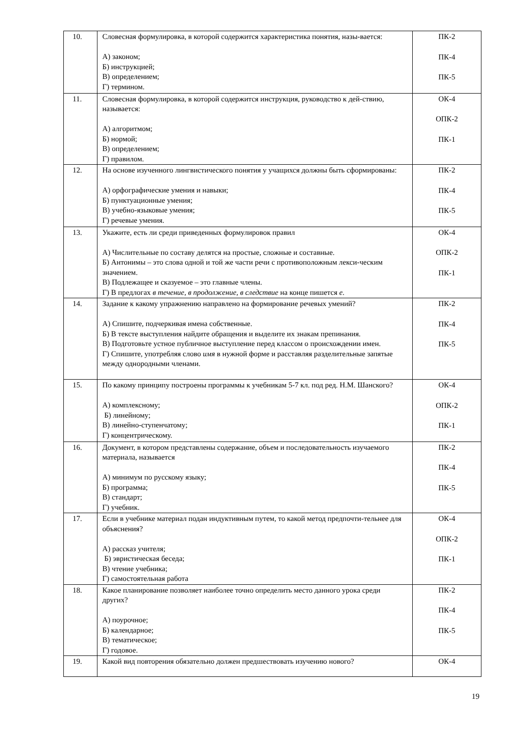| 10. | Словесная формулировка, в которой содержится характеристика понятия, назы-вается: А) законом; Б) инструкцией; В) определением; Г) термином. | ПК-2 ПК-4 ПК-5 |
| 11. | Словесная формулировка, в которой содержится инструкция, руководство к дей-ствию, называется: А) алгоритмом; Б) нормой; В) определением; Г) правилом. | ОК-4 ОПК-2 ПК-1 |
| 12. | На основе изученного лингвистического понятия у учащихся должны быть сформированы: А) орфографические умения и навыки; Б) пунктуационные умения; В) учебно-языковые умения; Г) речевые умения. | ПК-2 ПК-4 ПК-5 |
| 13. | Укажите, есть ли среди приведенных формулировок правил А) Числительные по составу делятся на простые, сложные и составные. Б) Антонимы – это слова одной и той же части речи с противоположным лекси-ческим значением. В) Подлежащее и сказуемое – это главные члены. Г) В предлогах в течение, в продолжение, в следствие на конце пишется е . | ОК-4 ОПК-2 ПК-1 |
| 14. | Задание к какому упражнению направлено на формирование речевых умений? А) Спишите, подчеркивая имена собственные. Б) В тексте выступления найдите обращения и выделите их знакам препинания. В) Подготовьте устное публичное выступление перед классом о происхождении имен. Г) Спишите, употребляя слово имя в нужной форме и расставляя разделительные запятые между однородными членами. | ПК-2 ПК-4 ПК-5 |
| 15. | По какому принципу построены программы к учебникам 5-7 кл. под ред. Н.М. Шанского? А) комплексному; Б) линейному; В) линейно-ступенчатому; Г) концентрическому. | ОК-4 ОПК-2 ПК-1 |
| 16. | Документ, в котором представлены содержание, объем и последовательность изучаемого материала, называется А) минимум по русскому языку; Б) программа; В) стандарт; Г) учебник. | ПК-2 ПК-4 ПК-5 |
| 17. | Если в учебнике материал подан индуктивным путем, то какой метод предпочти-тельнее для объяснения? А) рассказ учителя; Б) эвристическая беседа; В) чтение учебника; Г) самостоятельная работа | ОК-4 ОПК-2 ПК-1 |
| 18. | Какое планирование позволяет наиболее точно определить место данного урока среди других? А) поурочное; Б) календарное; В) тематическое; Г) годовое. | ПК-2 ПК-4 ПК-5 |
| 19. | Какой вид повторения обязательно должен предшествовать изучению нового? | ОК-4 |
19